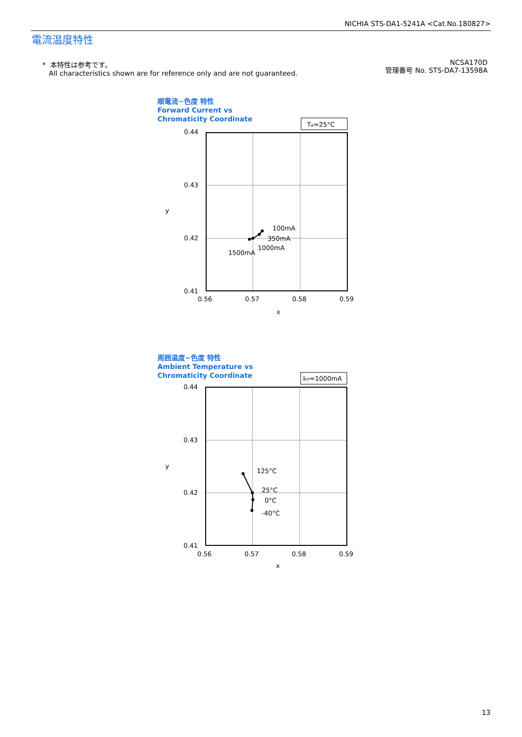NICHIA STS-DA1-5241A <Cat.No.180827>
電流温度特性
* 本特性は参考です。
All characteristics shown are for reference only and are not guaranteed.
NCSA170D
管理番号 No. STS-DA7-13598A
順電流−色度 特性
Forward Current vs
Chromaticity Coordinate
TA=25°C
0.44
0.43
0.42
0.41
0.56
0.57
0.58
0.59
x
y
100mA
350mA
1000mA
1500mA
周囲温度−色度 特性
Ambient Temperature vs
Chromaticity Coordinate
IFP=1000mA
0.44
0.43
0.42
0.41
0.56
0.57
0.58
0.59
x
y
125°C
25°C
0°C
-40°C
13